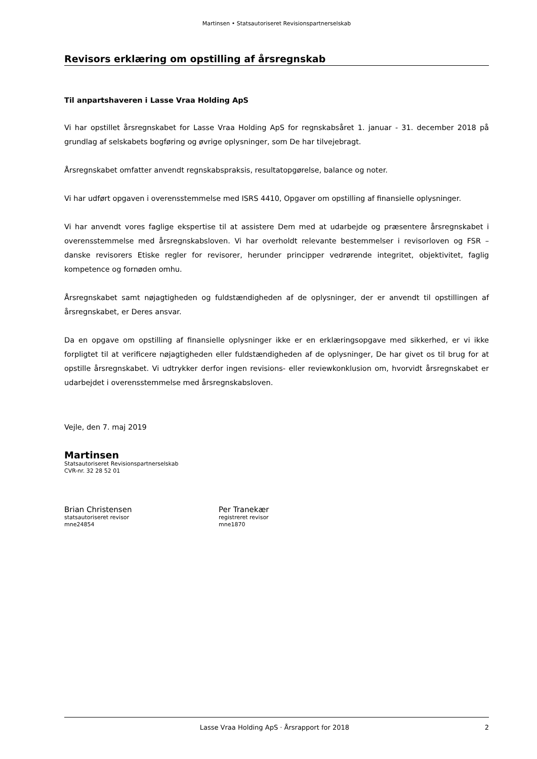Martinsen • Statsautoriseret Revisionspartnerselskab
Revisors erklæring om opstilling af årsregnskab
Til anpartshaveren i Lasse Vraa Holding ApS
Vi har opstillet årsregnskabet for Lasse Vraa Holding ApS for regnskabsåret 1. januar - 31. december 2018 på grundlag af selskabets bogføring og øvrige oplysninger, som De har tilvejebragt.
Årsregnskabet omfatter anvendt regnskabspraksis, resultatopgørelse, balance og noter.
Vi har udført opgaven i overensstemmelse med ISRS 4410, Opgaver om opstilling af finansielle oplysninger.
Vi har anvendt vores faglige ekspertise til at assistere Dem med at udarbejde og præsentere årsregnskabet i overensstemmelse med årsregnskabsloven. Vi har overholdt relevante bestemmelser i revisorloven og FSR – danske revisorers Etiske regler for revisorer, herunder principper vedrørende integritet, objektivitet, faglig kompetence og fornøden omhu.
Årsregnskabet samt nøjagtigheden og fuldstændigheden af de oplysninger, der er anvendt til opstillingen af årsregnskabet, er Deres ansvar.
Da en opgave om opstilling af finansielle oplysninger ikke er en erklæringsopgave med sikkerhed, er vi ikke forpligtet til at verificere nøjagtigheden eller fuldstændigheden af de oplysninger, De har givet os til brug for at opstille årsregnskabet. Vi udtrykker derfor ingen revisions- eller reviewkonklusion om, hvorvidt årsregnskabet er udarbejdet i overensstemmelse med årsregnskabsloven.
Vejle, den 7. maj 2019
Martinsen
Statsautoriseret Revisionspartnerselskab
CVR-nr. 32 28 52 01
Brian Christensen
statsautoriseret revisor
mne24854
Per Tranekær
registreret revisor
mne1870
Lasse Vraa Holding ApS · Årsrapport for 2018 2